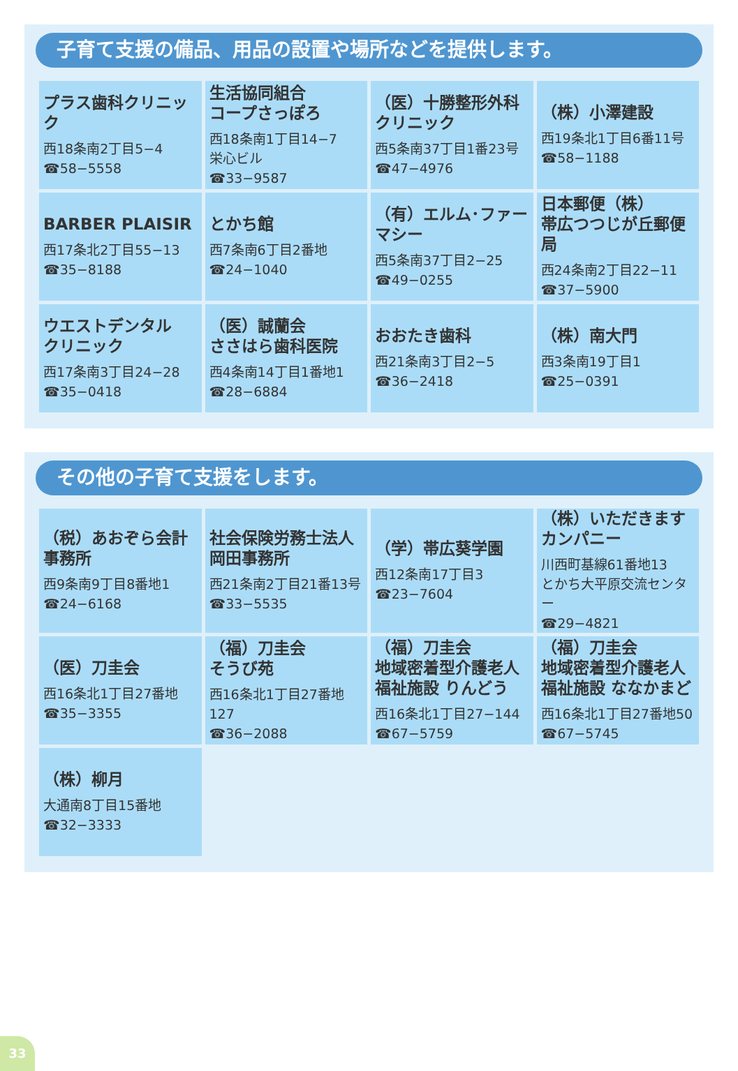子育て支援の備品、用品の設置や場所などを提供します。
| プラス歯科クリニック 西18条南2丁目5−4 ☎58−5558 | 生活協同組合 コープさっぽろ 西18条南1丁目14−7 栄心ビル ☎33−9587 | （医）十勝整形外科 クリニック 西5条南37丁目1番23号 ☎47−4976 | （株）小澤建設 西19条北1丁目6番11号 ☎58−1188 |
| BARBER PLAISIR 西17条北2丁目55−13 ☎35−8188 | とかち館 西7条南6丁目2番地 ☎24−1040 | （有）エルム･ファーマシー 西5条南37丁目2−25 ☎49−0255 | 日本郵便（株） 帯広つつじが丘郵便局 西24条南2丁目22−11 ☎37−5900 |
| ウエストデンタル クリニック 西17条南3丁目24−28 ☎35−0418 | （医）誠蘭会 ささはら歯科医院 西4条南14丁目1番地1 ☎28−6884 | おおたき歯科 西21条南3丁目2−5 ☎36−2418 | （株）南大門 西3条南19丁目1 ☎25−0391 |
その他の子育て支援をします。
| （税）あおぞら会計事務所 西9条南9丁目8番地1 ☎24−6168 | 社会保険労務士法人 岡田事務所 西21条南2丁目21番13号 ☎33−5535 | （学）帯広葵学園 西12条南17丁目3 ☎23−7604 | （株）いただきますカンパニー 川西町基線61番地13 とかち大平原交流センター ☎29−4821 |
| （医）刀圭会 西16条北1丁目27番地 ☎35−3355 | （福）刀圭会 そうび苑 西16条北1丁目27番地127 ☎36−2088 | （福）刀圭会 地域密着型介護老人 福祉施設 りんどう 西16条北1丁目27−144 ☎67−5759 | （福）刀圭会 地域密着型介護老人 福祉施設 ななかまど 西16条北1丁目27番地50 ☎67−5745 |
| （株）柳月 大通南8丁目15番地 ☎32−3333 | | | |
33